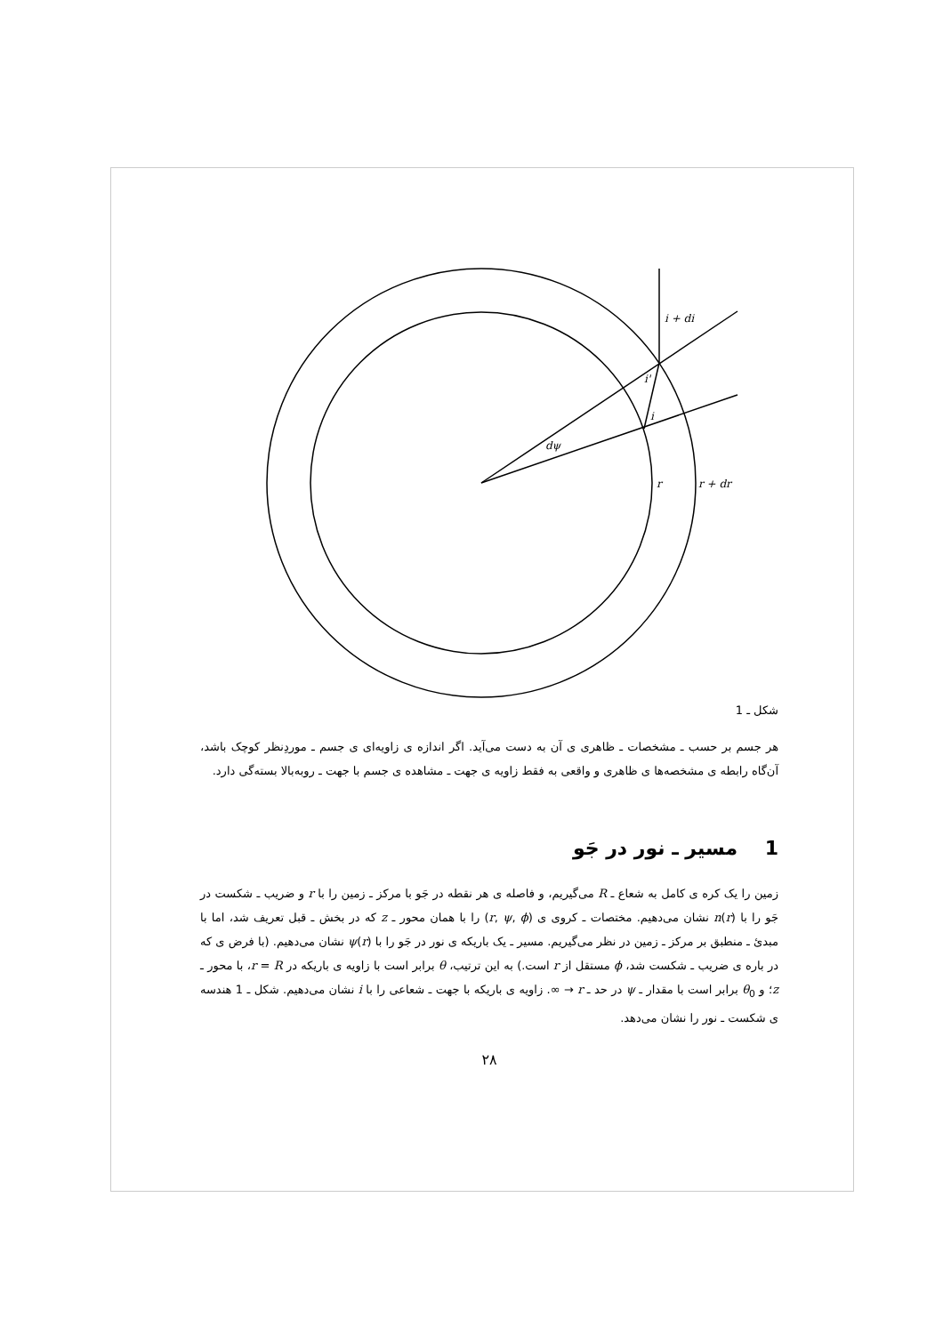i + di
i'
i
dψ
r
r + dr
شکل ـ 1
هر جسم بر حسب ـ مشخصات ـ ظاهری ی آن به دست می‌آید. اگر اندازه ی زاویه‌ای ی جسم ـ موردِنظر کوچک باشد، آن‌گاه رابطه ی مشخصه‌ها ی ظاهری و واقعی به فقط زاویه ی جهت ـ مشاهده ی جسم با جهت ـ روبه‌بالا بسته‌گی دارد.
1 مسیر ـ نور در جَو
زمین را یک کره ی کامل به شعاع ـ R می‌گیریم، و فاصله ی هر نقطه در جَو با مرکز ـ زمین را با r و ضریب ـ شکست در جَو را با n(r) نشان می‌دهیم. مختصات ـ کروی ی (r, ψ, ϕ) را با همان محور ـ z که در بخش ـ قبل تعریف شد، اما با مبدئ ـ منطبق بر مرکز ـ زمین در نظر می‌گیریم. مسیر ـ یک باریکه ی نور در جَو را با ψ(r) نشان می‌دهیم. (با فرض ی که در باره ی ضریب ـ شکست شد، ϕ مستقل از r است.) به این ترتیب، θ برابر است با زاویه ی باریکه در r = R، با محور ـ z؛ و θ<sub>0</sub> برابر است با مقدار ـ ψ در حد ـ r → ∞. زاویه ی باریکه با جهت ـ شعاعی را با i نشان می‌دهیم. شکل ـ 1 هندسه ی شکست ـ نور را نشان می‌دهد.
۲۸